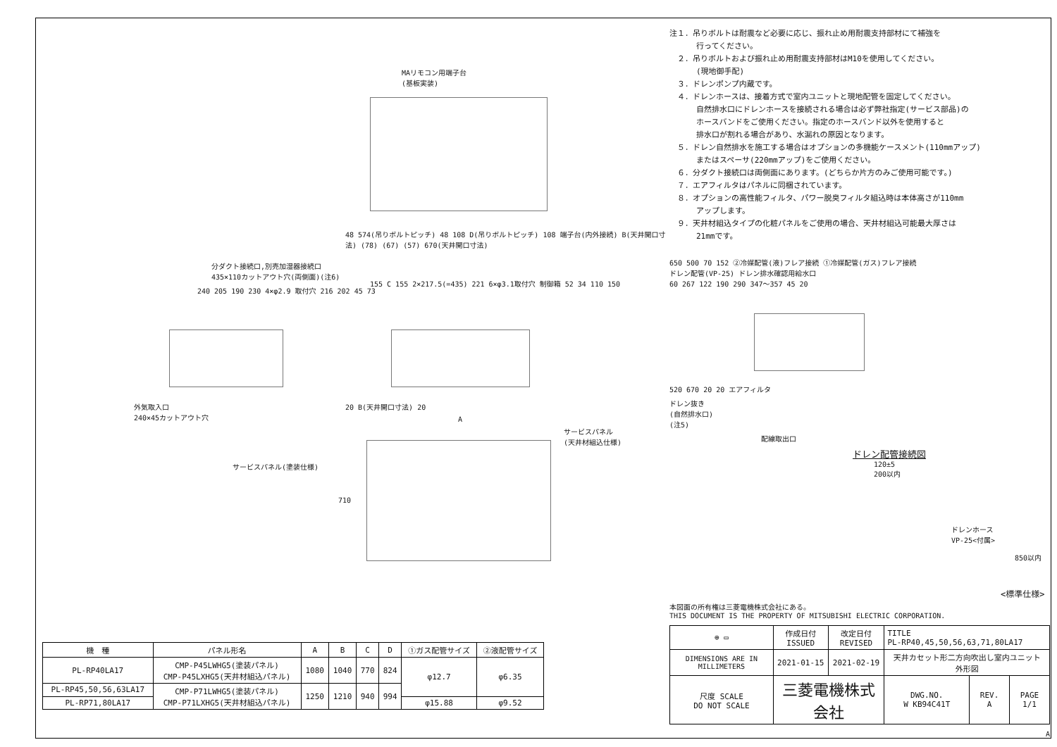MAリモコン用端子台
(基板実装)
48 574(吊りボルトピッチ) 48 108 D(吊りボルトピッチ) 108 端子台(内外接続) B(天井開口寸法) (78) (67) (57) 670(天井開口寸法)
分ダクト接続口,別売加湿器接続口
435×110カットアウト穴(両側面)(注6)
240 205 190 230 4×φ2.9 取付穴 216 202 45 73
155 C 155 2×217.5(=435) 221 6×φ3.1取付穴 制御箱 52 34 110 150
外気取入口
240×45カットアウト穴
20 B(天井開口寸法) 20
A
サービスパネル(塗装仕様)
サービスパネル
(天井材組込仕様)
710
| 機 種 | パネル形名 | A | B | C | D | ①ガス配管サイズ | ②液配管サイズ |
| --- | --- | --- | --- | --- | --- | --- | --- |
| PL-RP40LA17 | CMP-P45LWHG5(塗装パネル) CMP-P45LXHG5(天井材組込パネル) | 1080 | 1040 | 770 | 824 | φ12.7 | φ6.35 |
| PL-RP45,50,56,63LA17 | CMP-P71LWHG5(塗装パネル) CMP-P71LXHG5(天井材組込パネル) | 1250 | 1210 | 940 | 994 | | |
| PL-RP71,80LA17 | | | | | | φ15.88 | φ9.52 |
注１．吊りボルトは耐震など必要に応じ、振れ止め用耐震支持部材にて補強を
行ってください。
　２．吊りボルトおよび振れ止め用耐震支持部材はM10を使用してください。
(現地御手配)
　３．ドレンポンプ内蔵です。
　４．ドレンホースは、接着方式で室内ユニットと現地配管を固定してください。
自然排水口にドレンホースを接続される場合は必ず弊社指定(サービス部品)の
ホースバンドをご使用ください。指定のホースバンド以外を使用すると
排水口が割れる場合があり、水漏れの原因となります。
　５．ドレン自然排水を施工する場合はオプションの多機能ケースメント(110mmアップ)
またはスペーサ(220mmアップ)をご使用ください。
　６．分ダクト接続口は両側面にあります。(どちらか片方のみご使用可能です。)
　７．エアフィルタはパネルに同梱されています。
　８．オプションの高性能フィルタ、パワー脱臭フィルタ組込時は本体高さが110mm
アップします。
　９．天井材組込タイプの化粧パネルをご使用の場合、天井材組込可能最大厚さは
21mmです。
650 500 70 152 ②冷媒配管(液)フレア接続 ①冷媒配管(ガス)フレア接続
ドレン配管(VP-25) ドレン排水確認用給水口
60 267 122 190 290 347～357 45 20
520 670 20 20 エアフィルタ
ドレン抜き
(自然排水口)
(注5)
配線取出口
ドレン配管接続図
120±5
200以内
ドレンホース
VP-25<付属>
850以内
<標準仕様>
本図面の所有権は三菱電機株式会社にある。
THIS DOCUMENT IS THE PROPERTY OF MITSUBISHI ELECTRIC CORPORATION.
| ⊕ ▭ | 作成日付 ISSUED | 改定日付 REVISED | TITLE PL-RP40,45,50,56,63,71,80LA17 | | |
| DIMENSIONS ARE IN MILLIMETERS | 2021-01-15 | 2021-02-19 | | | |
| | | | 天井カセット形二方向吹出し室内ユニット 外形図 | | |
| 尺度 SCALE DO NOT SCALE | 三菱電機株式会社 | | DWG.NO. W KB94C41T | REV. A | PAGE 1/1 |
A